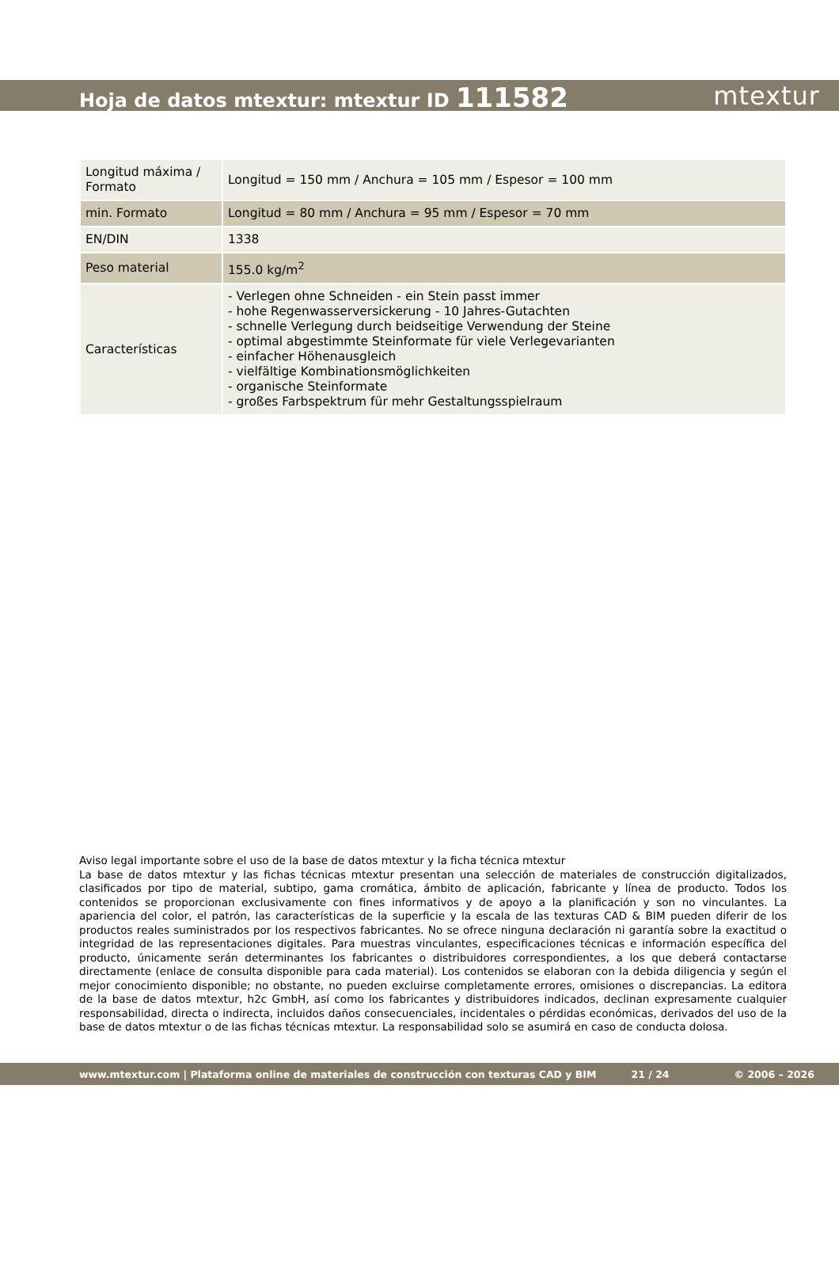Hoja de datos mtextur: mtextur ID 111582
mtextur
| Longitud máxima / Formato | Longitud = 150 mm / Anchura = 105 mm / Espesor = 100 mm |
| min. Formato | Longitud = 80 mm / Anchura = 95 mm / Espesor = 70 mm |
| EN/DIN | 1338 |
| Peso material | 155.0 kg/m<sup>2</sup> |
| Características | - Verlegen ohne Schneiden - ein Stein passt immer - hohe Regenwasserversickerung - 10 Jahres-Gutachten - schnelle Verlegung durch beidseitige Verwendung der Steine - optimal abgestimmte Steinformate für viele Verlegevarianten - einfacher Höhenausgleich - vielfältige Kombinationsmöglichkeiten - organische Steinformate - großes Farbspektrum für mehr Gestaltungsspielraum |
Aviso legal importante sobre el uso de la base de datos mtextur y la ficha técnica mtextur
La base de datos mtextur y las fichas técnicas mtextur presentan una selección de materiales de construcción digitalizados, clasificados por tipo de material, subtipo, gama cromática, ámbito de aplicación, fabricante y línea de producto. Todos los contenidos se proporcionan exclusivamente con fines informativos y de apoyo a la planificación y son no vinculantes. La apariencia del color, el patrón, las características de la superficie y la escala de las texturas CAD & BIM pueden diferir de los productos reales suministrados por los respectivos fabricantes. No se ofrece ninguna declaración ni garantía sobre la exactitud o integridad de las representaciones digitales. Para muestras vinculantes, especificaciones técnicas e información específica del producto, únicamente serán determinantes los fabricantes o distribuidores correspondientes, a los que deberá contactarse directamente (enlace de consulta disponible para cada material). Los contenidos se elaboran con la debida diligencia y según el mejor conocimiento disponible; no obstante, no pueden excluirse completamente errores, omisiones o discrepancias. La editora de la base de datos mtextur, h2c GmbH, así como los fabricantes y distribuidores indicados, declinan expresamente cualquier responsabilidad, directa o indirecta, incluidos daños consecuenciales, incidentales o pérdidas económicas, derivados del uso de la base de datos mtextur o de las fichas técnicas mtextur. La responsabilidad solo se asumirá en caso de conducta dolosa.
www.mtextur.com | Plataforma online de materiales de construcción con texturas CAD y BIM 21 / 24 © 2006 – 2026